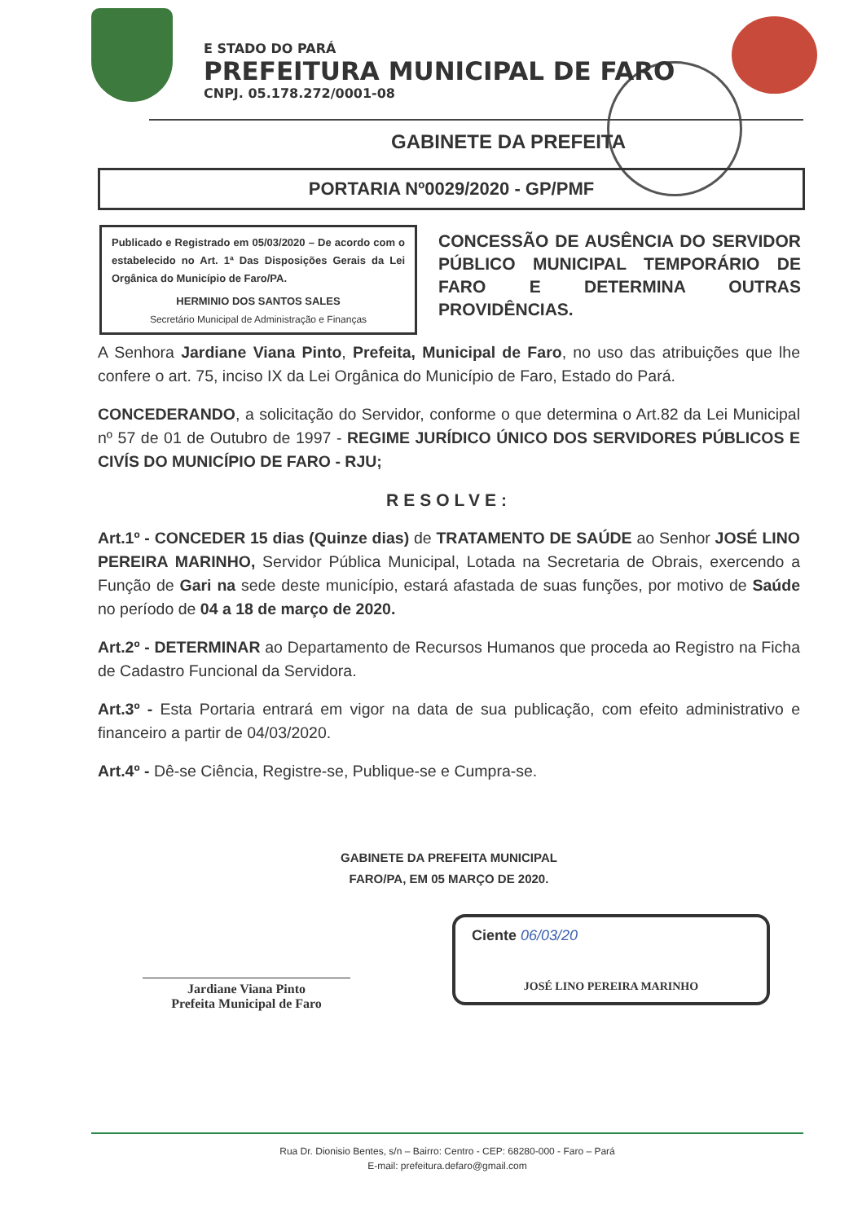E STADO DO PARÁ
PREFEITURA MUNICIPAL DE FARO
CNPJ. 05.178.272/0001-08
GABINETE DA PREFEITA
PORTARIA Nº0029/2020 - GP/PMF
Publicado e Registrado em 05/03/2020 – De acordo com o estabelecido no Art. 1ª Das Disposições Gerais da Lei Orgânica do Município de Faro/PA.
HERMINIO DOS SANTOS SALES
Secretário Municipal de Administração e Finanças
CONCESSÃO DE AUSÊNCIA DO SERVIDOR PÚBLICO MUNICIPAL TEMPORÁRIO DE FARO E DETERMINA OUTRAS PROVIDÊNCIAS.
A Senhora Jardiane Viana Pinto, Prefeita, Municipal de Faro, no uso das atribuições que lhe confere o art. 75, inciso IX da Lei Orgânica do Município de Faro, Estado do Pará.
CONCEDERANDO, a solicitação do Servidor, conforme o que determina o Art.82 da Lei Municipal nº 57 de 01 de Outubro de 1997 - REGIME JURÍDICO ÚNICO DOS SERVIDORES PÚBLICOS E CIVÍS DO MUNICÍPIO DE FARO - RJU;
RESOLVE:
Art.1º - CONCEDER 15 dias (Quinze dias) de TRATAMENTO DE SAÚDE ao Senhor JOSÉ LINO PEREIRA MARINHO, Servidor Pública Municipal, Lotada na Secretaria de Obrais, exercendo a Função de Gari na sede deste município, estará afastada de suas funções, por motivo de Saúde no período de 04 a 18 de março de 2020.
Art.2º - DETERMINAR ao Departamento de Recursos Humanos que proceda ao Registro na Ficha de Cadastro Funcional da Servidora.
Art.3º - Esta Portaria entrará em vigor na data de sua publicação, com efeito administrativo e financeiro a partir de 04/03/2020.
Art.4º - Dê-se Ciência, Registre-se, Publique-se e Cumpra-se.
GABINETE DA PREFEITA MUNICIPAL
FARO/PA, EM 05 MARÇO DE 2020.
Jardiane Viana Pinto
Prefeita Municipal de Faro
Ciente 06/03/20
JOSÉ LINO PEREIRA MARINHO
Rua Dr. Dionisio Bentes, s/n – Bairro: Centro - CEP: 68280-000 - Faro – Pará
E-mail: prefeitura.defaro@gmail.com